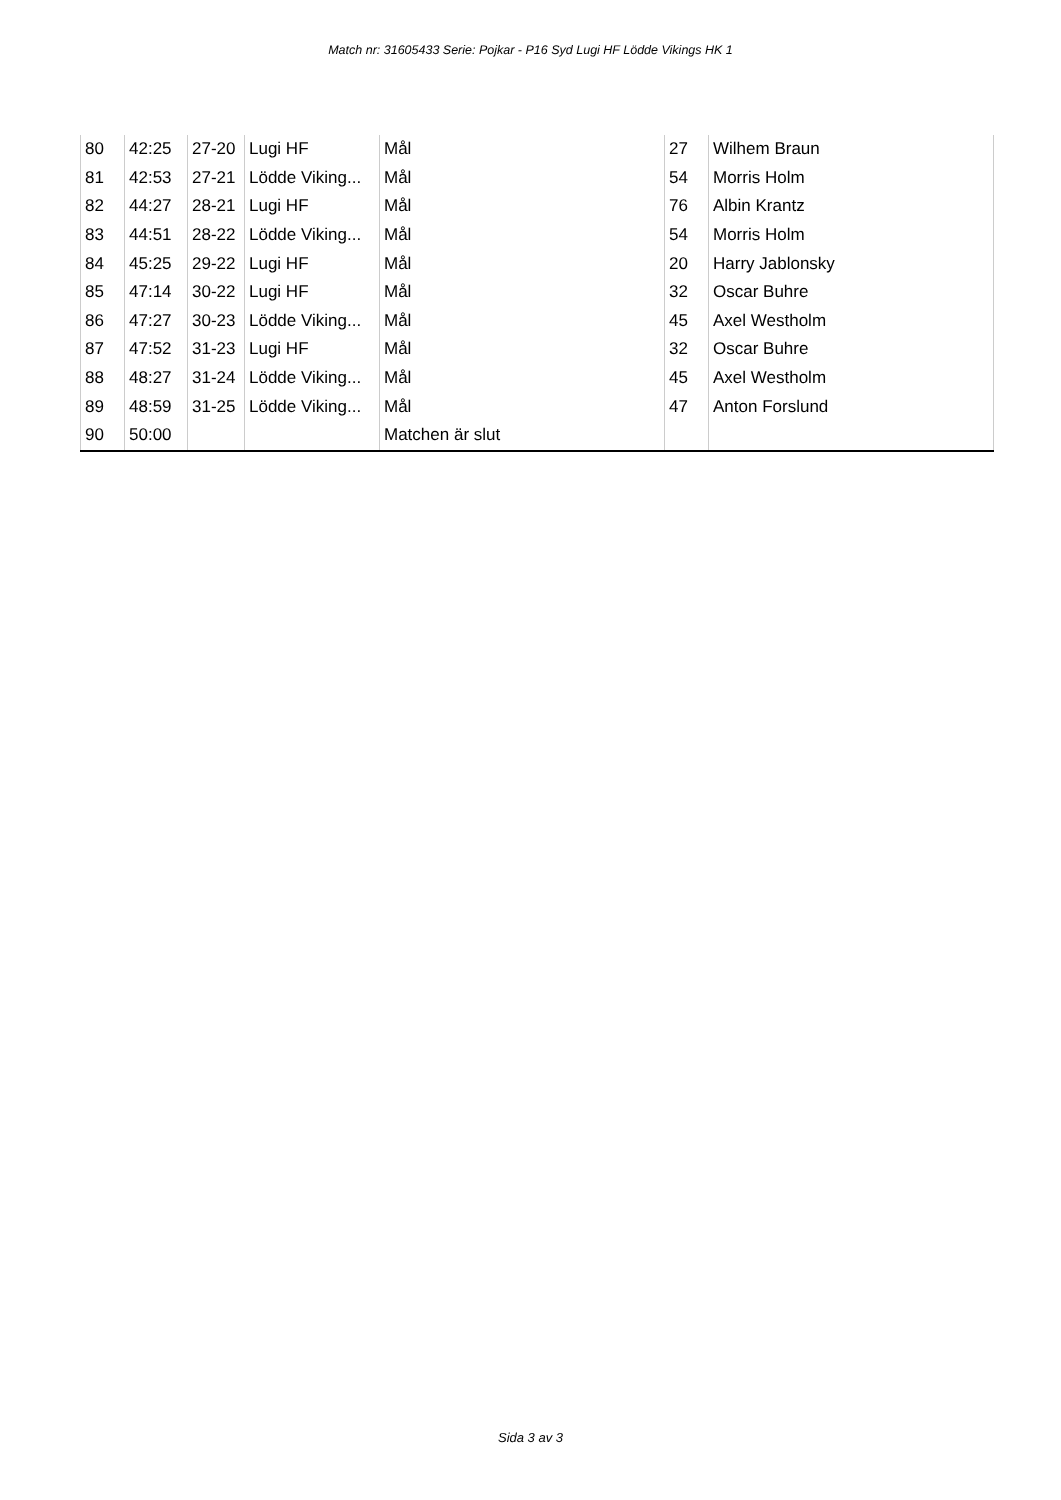Match nr: 31605433 Serie: Pojkar - P16 Syd Lugi HF Lödde Vikings HK 1
| 80 | 42:25 | 27-20 | Lugi HF | Mål | 27 | Wilhem Braun |
| 81 | 42:53 | 27-21 | Lödde Viking... | Mål | 54 | Morris Holm |
| 82 | 44:27 | 28-21 | Lugi HF | Mål | 76 | Albin Krantz |
| 83 | 44:51 | 28-22 | Lödde Viking... | Mål | 54 | Morris Holm |
| 84 | 45:25 | 29-22 | Lugi HF | Mål | 20 | Harry Jablonsky |
| 85 | 47:14 | 30-22 | Lugi HF | Mål | 32 | Oscar Buhre |
| 86 | 47:27 | 30-23 | Lödde Viking... | Mål | 45 | Axel Westholm |
| 87 | 47:52 | 31-23 | Lugi HF | Mål | 32 | Oscar Buhre |
| 88 | 48:27 | 31-24 | Lödde Viking... | Mål | 45 | Axel Westholm |
| 89 | 48:59 | 31-25 | Lödde Viking... | Mål | 47 | Anton Forslund |
| 90 | 50:00 | | | Matchen är slut | | |
Sida 3 av 3